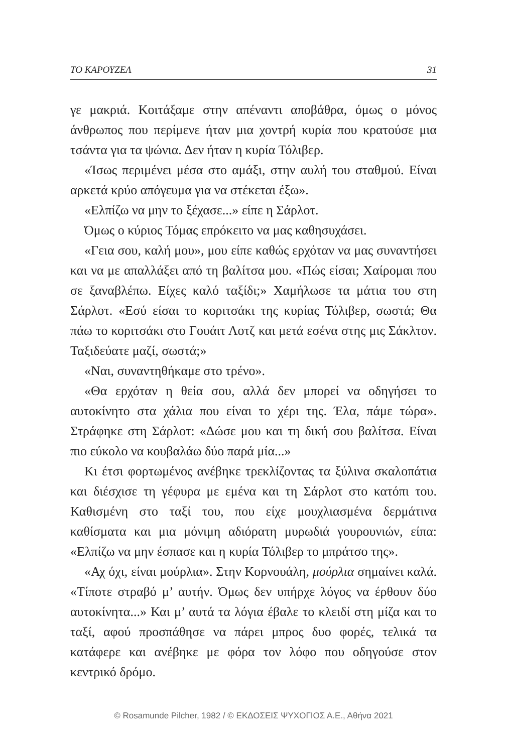ΤΟ ΚΑΡΟΥΖΕΛ 31
γε μακριά. Κοιτάξαμε στην απέναντι αποβάθρα, όμως ο μόνος άνθρωπος που περίμενε ήταν μια χοντρή κυρία που κρατούσε μια τσάντα για τα ψώνια. Δεν ήταν η κυρία Τόλιβερ.
«Ίσως περιμένει μέσα στο αμάξι, στην αυλή του σταθμού. Είναι αρκετά κρύο απόγευμα για να στέκεται έξω».
«Ελπίζω να μην το ξέχασε...» είπε η Σάρλοτ.
Όμως ο κύριος Τόμας επρόκειτο να μας καθησυχάσει.
«Γεια σου, καλή μου», μου είπε καθώς ερχόταν να μας συναντήσει και να με απαλλάξει από τη βαλίτσα μου. «Πώς είσαι; Χαίρομαι που σε ξαναβλέπω. Είχες καλό ταξίδι;» Χαμήλωσε τα μάτια του στη Σάρλοτ. «Εσύ είσαι το κοριτσάκι της κυρίας Τόλιβερ, σωστά; Θα πάω το κοριτσάκι στο Γουάιτ Λοτζ και μετά εσένα στης μις Σάκλτον. Ταξιδεύατε μαζί, σωστά;»
«Ναι, συναντηθήκαμε στο τρένο».
«Θα ερχόταν η θεία σου, αλλά δεν μπορεί να οδηγήσει το αυτοκίνητο στα χάλια που είναι το χέρι της. Έλα, πάμε τώρα». Στράφηκε στη Σάρλοτ: «Δώσε μου και τη δική σου βαλίτσα. Είναι πιο εύκολο να κουβαλάω δύο παρά μία...»
Κι έτσι φορτωμένος ανέβηκε τρεκλίζοντας τα ξύλινα σκαλοπάτια και διέσχισε τη γέφυρα με εμένα και τη Σάρλοτ στο κατόπι του. Καθισμένη στο ταξί του, που είχε μουχλιασμένα δερμάτινα καθίσματα και μια μόνιμη αδιόρατη μυρωδιά γουρουνιών, είπα: «Ελπίζω να μην έσπασε και η κυρία Τόλιβερ το μπράτσο της».
«Αχ όχι, είναι μούρλια». Στην Κορνουάλη, μούρλια σημαίνει καλά. «Τίποτε στραβό μ’ αυτήν. Όμως δεν υπήρχε λόγος να έρθουν δύο αυτοκίνητα...» Και μ’ αυτά τα λόγια έβαλε το κλειδί στη μίζα και το ταξί, αφού προσπάθησε να πάρει μπρος δυο φορές, τελικά τα κατάφερε και ανέβηκε με φόρα τον λόφο που οδηγούσε στον κεντρικό δρόμο.
© Rosamunde Pilcher, 1982 / © ΕΚΔΟΣΕΙΣ ΨΥΧΟΓΙΟΣ Α.Ε., Αθήνα 2021